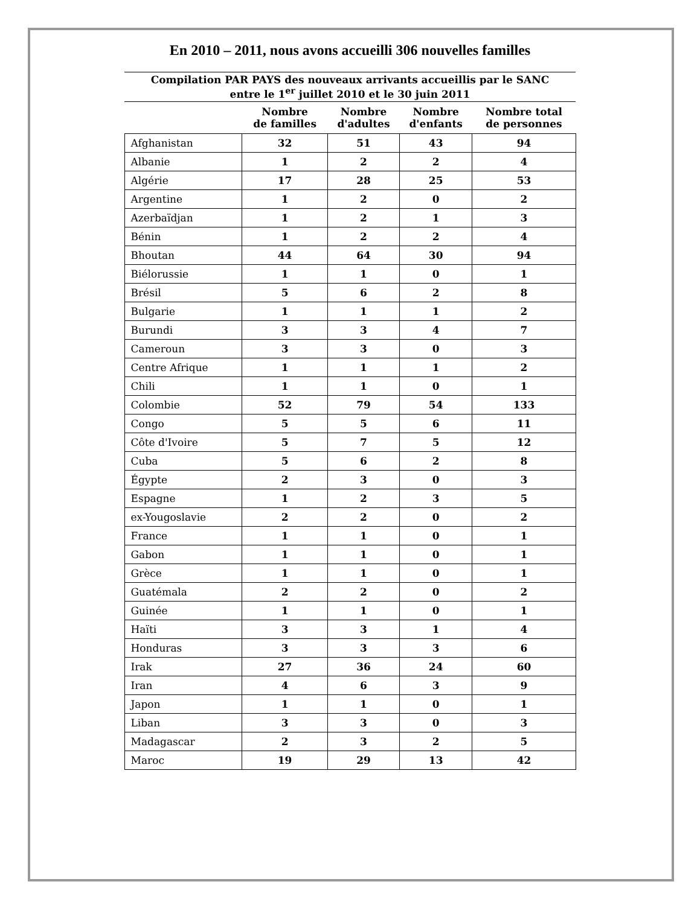En 2010 – 2011, nous avons accueilli 306 nouvelles familles
| Compilation PAR PAYS des nouveaux arrivants accueillis par le SANC entre le 1<sup>er</sup> juillet 2010 et le 30 juin 2011 | | | | |
| | Nombre de familles | Nombre d'adultes | Nombre d'enfants | Nombre total de personnes |
| Afghanistan | 32 | 51 | 43 | 94 |
| Albanie | 1 | 2 | 2 | 4 |
| Algérie | 17 | 28 | 25 | 53 |
| Argentine | 1 | 2 | 0 | 2 |
| Azerbaïdjan | 1 | 2 | 1 | 3 |
| Bénin | 1 | 2 | 2 | 4 |
| Bhoutan | 44 | 64 | 30 | 94 |
| Biélorussie | 1 | 1 | 0 | 1 |
| Brésil | 5 | 6 | 2 | 8 |
| Bulgarie | 1 | 1 | 1 | 2 |
| Burundi | 3 | 3 | 4 | 7 |
| Cameroun | 3 | 3 | 0 | 3 |
| Centre Afrique | 1 | 1 | 1 | 2 |
| Chili | 1 | 1 | 0 | 1 |
| Colombie | 52 | 79 | 54 | 133 |
| Congo | 5 | 5 | 6 | 11 |
| Côte d'Ivoire | 5 | 7 | 5 | 12 |
| Cuba | 5 | 6 | 2 | 8 |
| Égypte | 2 | 3 | 0 | 3 |
| Espagne | 1 | 2 | 3 | 5 |
| ex-Yougoslavie | 2 | 2 | 0 | 2 |
| France | 1 | 1 | 0 | 1 |
| Gabon | 1 | 1 | 0 | 1 |
| Grèce | 1 | 1 | 0 | 1 |
| Guatémala | 2 | 2 | 0 | 2 |
| Guinée | 1 | 1 | 0 | 1 |
| Haïti | 3 | 3 | 1 | 4 |
| Honduras | 3 | 3 | 3 | 6 |
| Irak | 27 | 36 | 24 | 60 |
| Iran | 4 | 6 | 3 | 9 |
| Japon | 1 | 1 | 0 | 1 |
| Liban | 3 | 3 | 0 | 3 |
| Madagascar | 2 | 3 | 2 | 5 |
| Maroc | 19 | 29 | 13 | 42 |